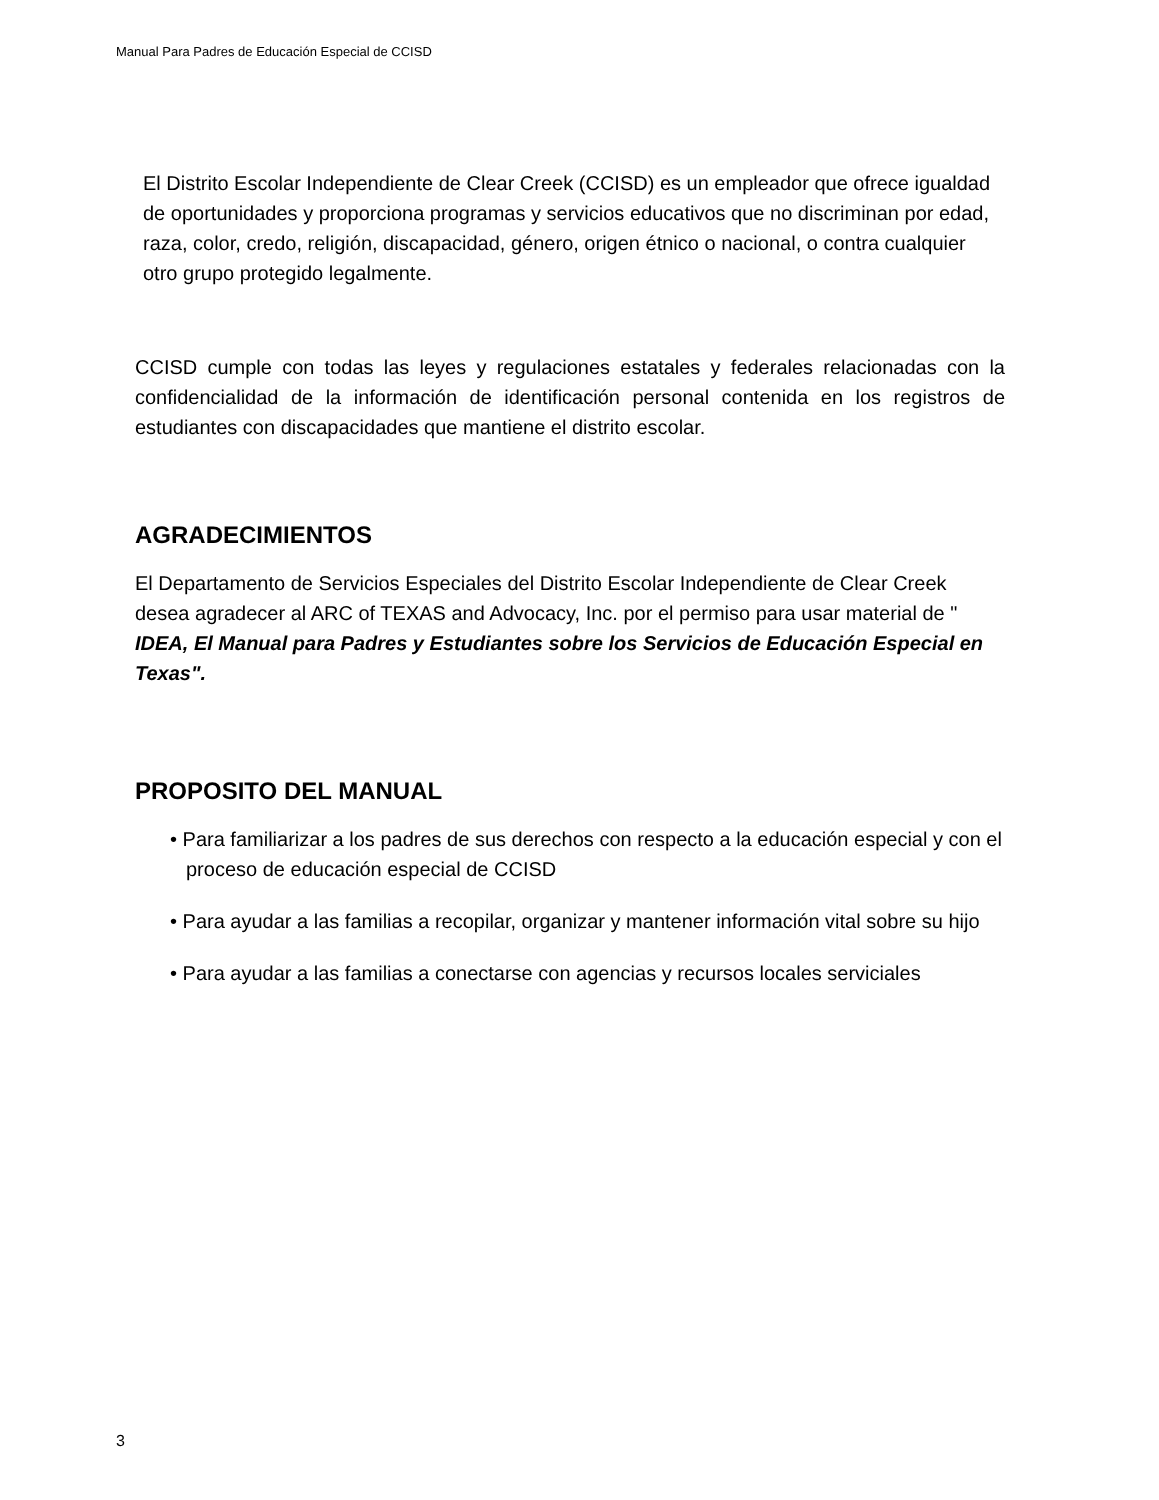Manual Para Padres de Educación Especial de CCISD
El Distrito Escolar Independiente de Clear Creek (CCISD) es un empleador que ofrece igualdad de oportunidades y proporciona programas y servicios educativos que no discriminan por edad, raza, color, credo, religión, discapacidad, género, origen étnico o nacional, o contra cualquier otro grupo protegido legalmente.
CCISD cumple con todas las leyes y regulaciones estatales y federales relacionadas con la confidencialidad de la información de identificación personal contenida en los registros de estudiantes con discapacidades que mantiene el distrito escolar.
AGRADECIMIENTOS
El Departamento de Servicios Especiales del Distrito Escolar Independiente de Clear Creek desea agradecer al ARC of TEXAS and Advocacy, Inc. por el permiso para usar material de " IDEA, El Manual para Padres y Estudiantes sobre los Servicios de Educación Especial en Texas".
PROPOSITO DEL MANUAL
• Para familiarizar a los padres de sus derechos con respecto a la educación especial y con el proceso de educación especial de CCISD
• Para ayudar a las familias a recopilar, organizar y mantener información vital sobre su hijo
• Para ayudar a las familias a conectarse con agencias y recursos locales serviciales
3